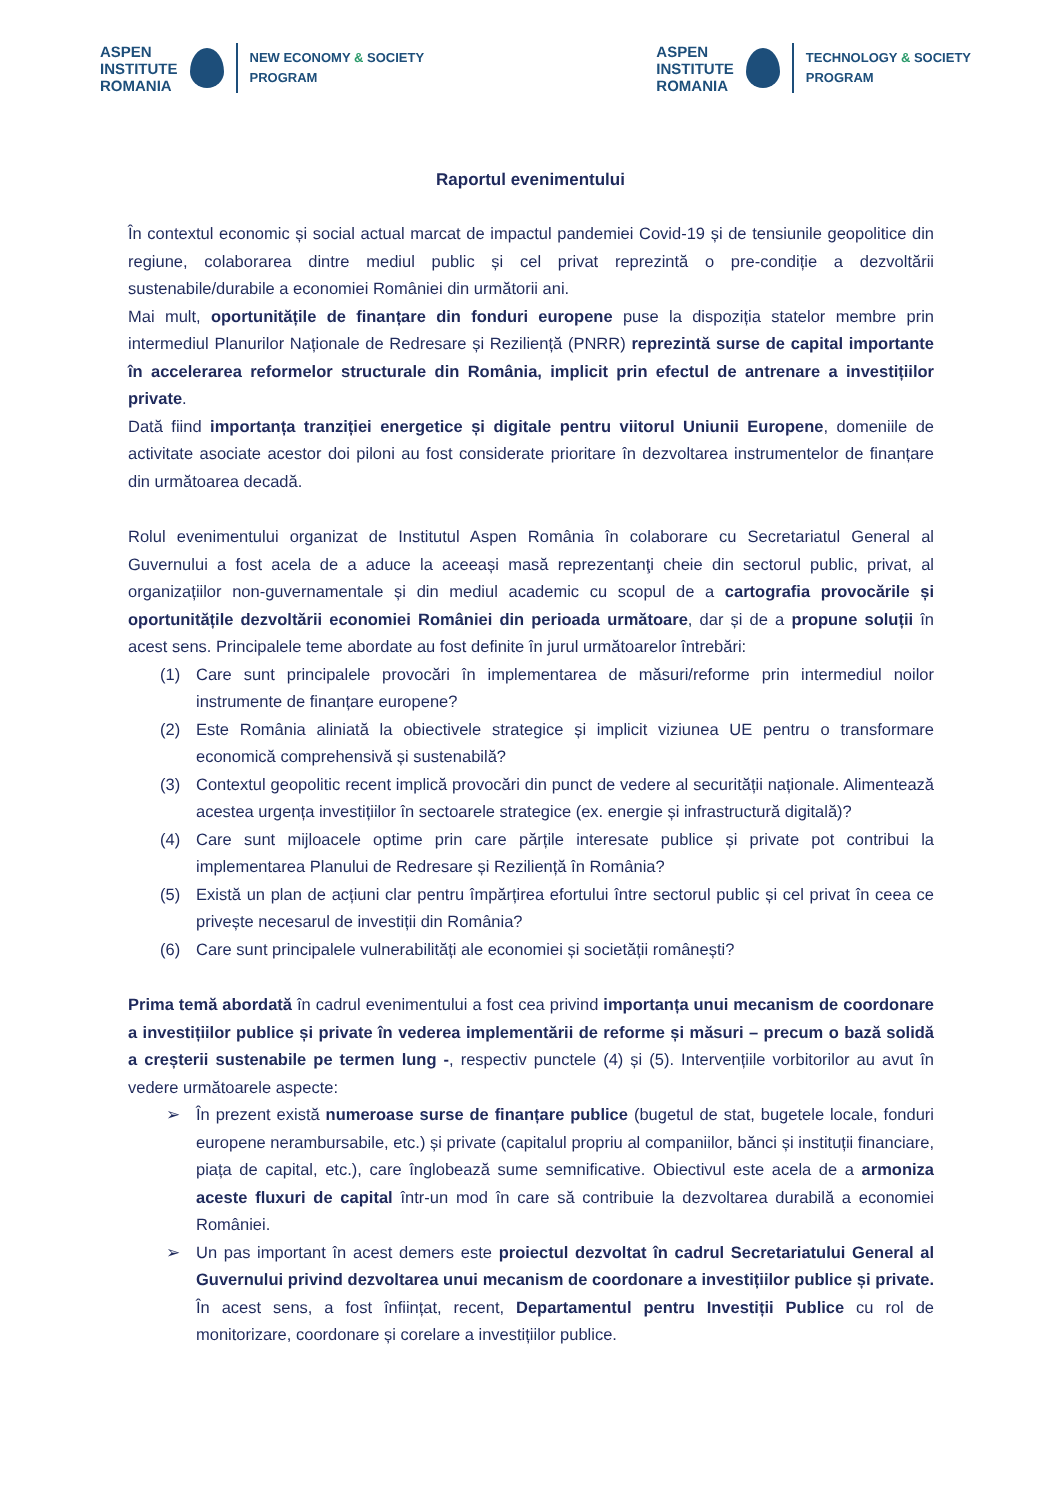ASPEN
INSTITUTE
ROMANIA
NEW ECONOMY & SOCIETY
PROGRAM
ASPEN
INSTITUTE
ROMANIA
TECHNOLOGY & SOCIETY
PROGRAM
Raportul evenimentului
În contextul economic și social actual marcat de impactul pandemiei Covid-19 și de tensiunile geopolitice din regiune, colaborarea dintre mediul public și cel privat reprezintă o pre-condiție a dezvoltării sustenabile/durabile a economiei României din următorii ani.
Mai mult, oportunitățile de finanțare din fonduri europene puse la dispoziția statelor membre prin intermediul Planurilor Naționale de Redresare și Reziliență (PNRR) reprezintă surse de capital importante în accelerarea reformelor structurale din România, implicit prin efectul de antrenare a investițiilor private.
Dată fiind importanța tranziției energetice și digitale pentru viitorul Uniunii Europene, domeniile de activitate asociate acestor doi piloni au fost considerate prioritare în dezvoltarea instrumentelor de finanțare din următoarea decadă.
Rolul evenimentului organizat de Institutul Aspen România în colaborare cu Secretariatul General al Guvernului a fost acela de a aduce la aceeași masă reprezentanţi cheie din sectorul public, privat, al organizațiilor non-guvernamentale și din mediul academic cu scopul de a cartografia provocările și oportunitățile dezvoltării economiei României din perioada următoare, dar și de a propune soluții în acest sens. Principalele teme abordate au fost definite în jurul următoarelor întrebări:
(1) Care sunt principalele provocări în implementarea de măsuri/reforme prin intermediul noilor instrumente de finanțare europene?
(2) Este România aliniată la obiectivele strategice și implicit viziunea UE pentru o transformare economică comprehensivă și sustenabilă?
(3) Contextul geopolitic recent implică provocări din punct de vedere al securității naționale. Alimentează acestea urgența investițiilor în sectoarele strategice (ex. energie și infrastructură digitală)?
(4) Care sunt mijloacele optime prin care părțile interesate publice și private pot contribui la implementarea Planului de Redresare și Reziliență în România?
(5) Există un plan de acțiuni clar pentru împărțirea efortului între sectorul public și cel privat în ceea ce privește necesarul de investiții din România?
(6) Care sunt principalele vulnerabilități ale economiei și societății românești?
Prima temă abordată în cadrul evenimentului a fost cea privind importanța unui mecanism de coordonare a investițiilor publice și private în vederea implementării de reforme și măsuri – precum o bază solidă a creșterii sustenabile pe termen lung -, respectiv punctele (4) și (5). Intervențiile vorbitorilor au avut în vedere următoarele aspecte:
➢ În prezent există numeroase surse de finanțare publice (bugetul de stat, bugetele locale, fonduri europene nerambursabile, etc.) și private (capitalul propriu al companiilor, bănci și instituții financiare, piața de capital, etc.), care înglobează sume semnificative. Obiectivul este acela de a armoniza aceste fluxuri de capital într-un mod în care să contribuie la dezvoltarea durabilă a economiei României.
➢ Un pas important în acest demers este proiectul dezvoltat în cadrul Secretariatului General al Guvernului privind dezvoltarea unui mecanism de coordonare a investițiilor publice și private. În acest sens, a fost înființat, recent, Departamentul pentru Investiții Publice cu rol de monitorizare, coordonare și corelare a investițiilor publice.